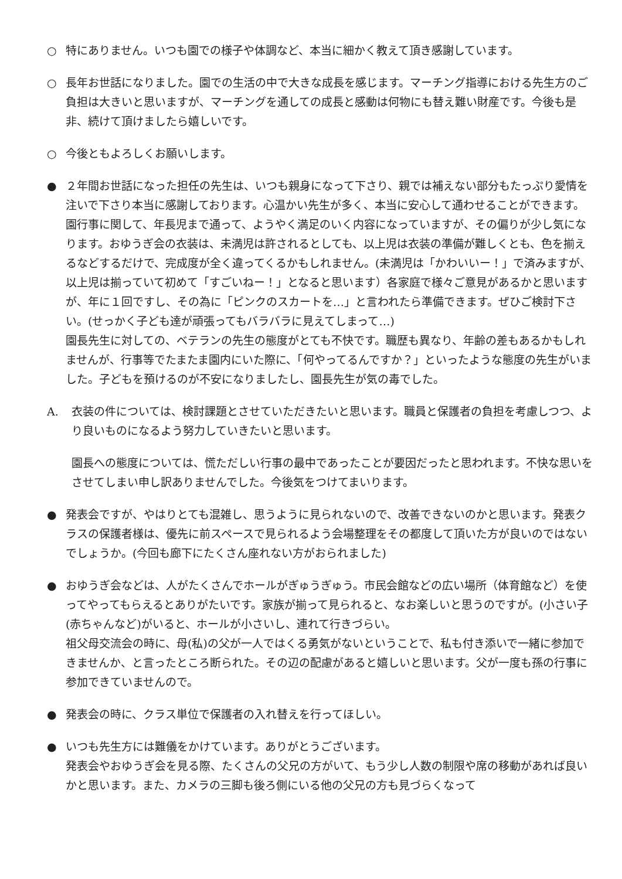○ 特にありません。いつも園での様子や体調など、本当に細かく教えて頂き感謝しています。
○ 長年お世話になりました。園での生活の中で大きな成長を感じます。マーチング指導における先生方のご負担は大きいと思いますが、マーチングを通しての成長と感動は何物にも替え難い財産です。今後も是非、続けて頂けましたら嬉しいです。
○ 今後ともよろしくお願いします。
● ２年間お世話になった担任の先生は、いつも親身になって下さり、親では補えない部分もたっぷり愛情を注いで下さり本当に感謝しております。心温かい先生が多く、本当に安心して通わせることができます。
園行事に関して、年長児まで通って、ようやく満足のいく内容になっていますが、その偏りが少し気になります。おゆうぎ会の衣装は、未満児は許されるとしても、以上児は衣装の準備が難しくとも、色を揃えるなどするだけで、完成度が全く違ってくるかもしれません。(未満児は「かわいいー！」で済みますが、以上児は揃っていて初めて「すごいねー！」となると思います）各家庭で様々ご意見があるかと思いますが、年に１回ですし、その為に「ピンクのスカートを…」と言われたら準備できます。ぜひご検討下さい。(せっかく子ども達が頑張ってもバラバラに見えてしまって…)
園長先生に対しての、ベテランの先生の態度がとても不快です。職歴も異なり、年齢の差もあるかもしれませんが、行事等でたまたま園内にいた際に、「何やってるんですか？」といったような態度の先生がいました。子どもを預けるのが不安になりましたし、園長先生が気の毒でした。
A. 衣装の件については、検討課題とさせていただきたいと思います。職員と保護者の負担を考慮しつつ、より良いものになるよう努力していきたいと思います。
園長への態度については、慌ただしい行事の最中であったことが要因だったと思われます。不快な思いをさせてしまい申し訳ありませんでした。今後気をつけてまいります。
● 発表会ですが、やはりとても混雑し、思うように見られないので、改善できないのかと思います。発表クラスの保護者様は、優先に前スペースで見られるよう会場整理をその都度して頂いた方が良いのではないでしょうか。(今回も廊下にたくさん座れない方がおられました)
● おゆうぎ会などは、人がたくさんでホールがぎゅうぎゅう。市民会館などの広い場所（体育館など）を使ってやってもらえるとありがたいです。家族が揃って見られると、なお楽しいと思うのですが。(小さい子(赤ちゃんなど)がいると、ホールが小さいし、連れて行きづらい。
祖父母交流会の時に、母(私)の父が一人ではくる勇気がないということで、私も付き添いで一緒に参加できませんか、と言ったところ断られた。その辺の配慮があると嬉しいと思います。父が一度も孫の行事に参加できていませんので。
● 発表会の時に、クラス単位で保護者の入れ替えを行ってほしい。
● いつも先生方には難儀をかけています。ありがとうございます。
発表会やおゆうぎ会を見る際、たくさんの父兄の方がいて、もう少し人数の制限や席の移動があれば良いかと思います。また、カメラの三脚も後ろ側にいる他の父兄の方も見づらくなって